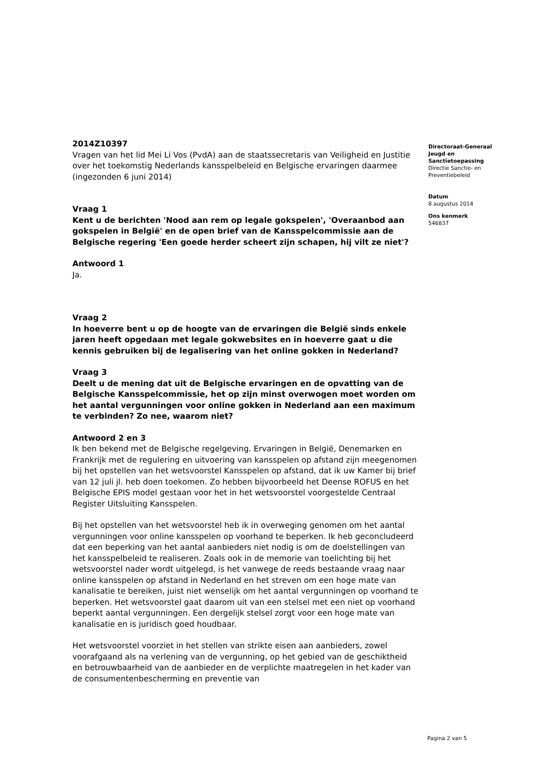2014Z10397
Vragen van het lid Mei Li Vos (PvdA) aan de staatssecretaris van Veiligheid en Justitie over het toekomstig Nederlands kansspelbeleid en Belgische ervaringen daarmee (ingezonden 6 juni 2014)
Vraag 1
Kent u de berichten 'Nood aan rem op legale gokspelen', 'Overaanbod aan gokspelen in België' en de open brief van de Kansspelcommissie aan de Belgische regering 'Een goede herder scheert zijn schapen, hij vilt ze niet'?
Antwoord 1
Ja.
Vraag 2
In hoeverre bent u op de hoogte van de ervaringen die België sinds enkele jaren heeft opgedaan met legale gokwebsites en in hoeverre gaat u die kennis gebruiken bij de legalisering van het online gokken in Nederland?
Vraag 3
Deelt u de mening dat uit de Belgische ervaringen en de opvatting van de Belgische Kansspelcommissie, het op zijn minst overwogen moet worden om het aantal vergunningen voor online gokken in Nederland aan een maximum te verbinden? Zo nee, waarom niet?
Antwoord 2 en 3
Ik ben bekend met de Belgische regelgeving. Ervaringen in België, Denemarken en Frankrijk met de regulering en uitvoering van kansspelen op afstand zijn meegenomen bij het opstellen van het wetsvoorstel Kansspelen op afstand, dat ik uw Kamer bij brief van 12 juli jl. heb doen toekomen. Zo hebben bijvoorbeeld het Deense ROFUS en het Belgische EPIS model gestaan voor het in het wetsvoorstel voorgestelde Centraal Register Uitsluiting Kansspelen.
Bij het opstellen van het wetsvoorstel heb ik in overweging genomen om het aantal vergunningen voor online kansspelen op voorhand te beperken. Ik heb geconcludeerd dat een beperking van het aantal aanbieders niet nodig is om de doelstellingen van het kansspelbeleid te realiseren. Zoals ook in de memorie van toelichting bij het wetsvoorstel nader wordt uitgelegd, is het vanwege de reeds bestaande vraag naar online kansspelen op afstand in Nederland en het streven om een hoge mate van kanalisatie te bereiken, juist niet wenselijk om het aantal vergunningen op voorhand te beperken. Het wetsvoorstel gaat daarom uit van een stelsel met een niet op voorhand beperkt aantal vergunningen. Een dergelijk stelsel zorgt voor een hoge mate van kanalisatie en is juridisch goed houdbaar.
Het wetsvoorstel voorziet in het stellen van strikte eisen aan aanbieders, zowel voorafgaand als na verlening van de vergunning, op het gebied van de geschiktheid en betrouwbaarheid van de aanbieder en de verplichte maatregelen in het kader van de consumentenbescherming en preventie van
Directoraat-Generaal Jeugd en Sanctietoepassing
Directie Sanctie- en Preventiebeleid
Datum
8 augustus 2014
Ons kenmerk
546837
Pagina 2 van 5